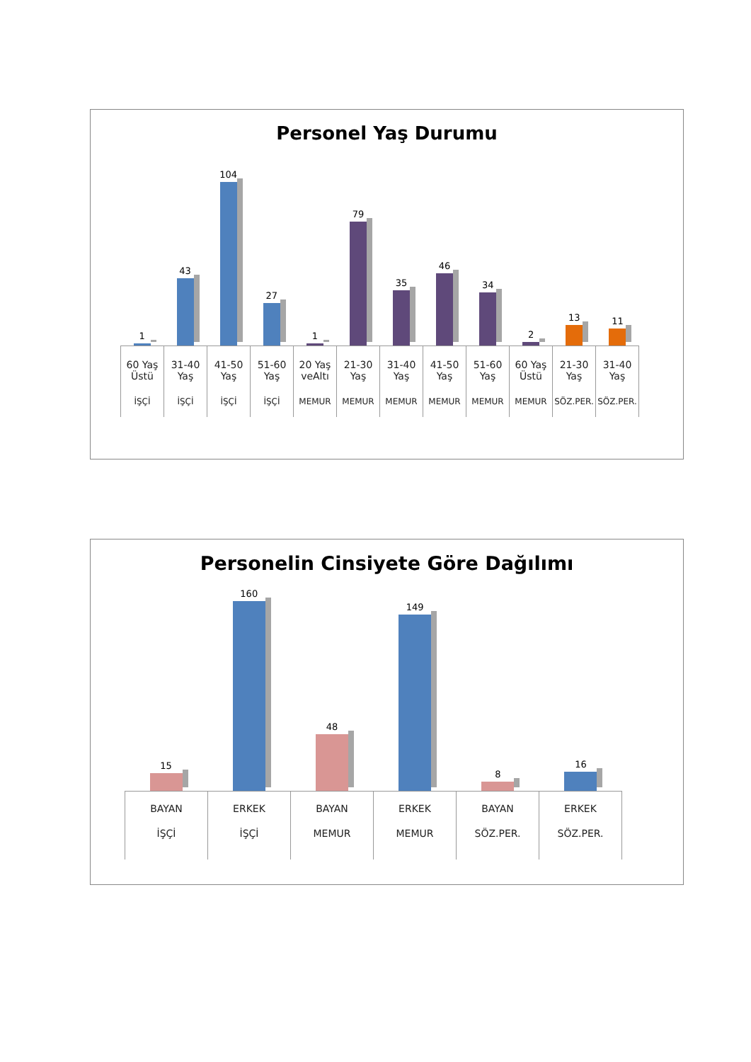Personel Yaş Durumu
1
43
104
27
1
79
35
46
34
2
13
11
| 60 Yaş Üstü | 31-40 Yaş | 41-50 Yaş | 51-60 Yaş | 20 Yaş veAltı | 21-30 Yaş | 31-40 Yaş | 41-50 Yaş | 51-60 Yaş | 60 Yaş Üstü | 21-30 Yaş | 31-40 Yaş |
| İŞÇİ | İŞÇİ | İŞÇİ | İŞÇİ | MEMUR | MEMUR | MEMUR | MEMUR | MEMUR | MEMUR | SÖZ.PER. | SÖZ.PER. |
Personelin Cinsiyete Göre Dağılımı
15
160
48
149
8
16
| BAYAN | ERKEK | BAYAN | ERKEK | BAYAN | ERKEK |
| İŞÇİ | İŞÇİ | MEMUR | MEMUR | SÖZ.PER. | SÖZ.PER. |